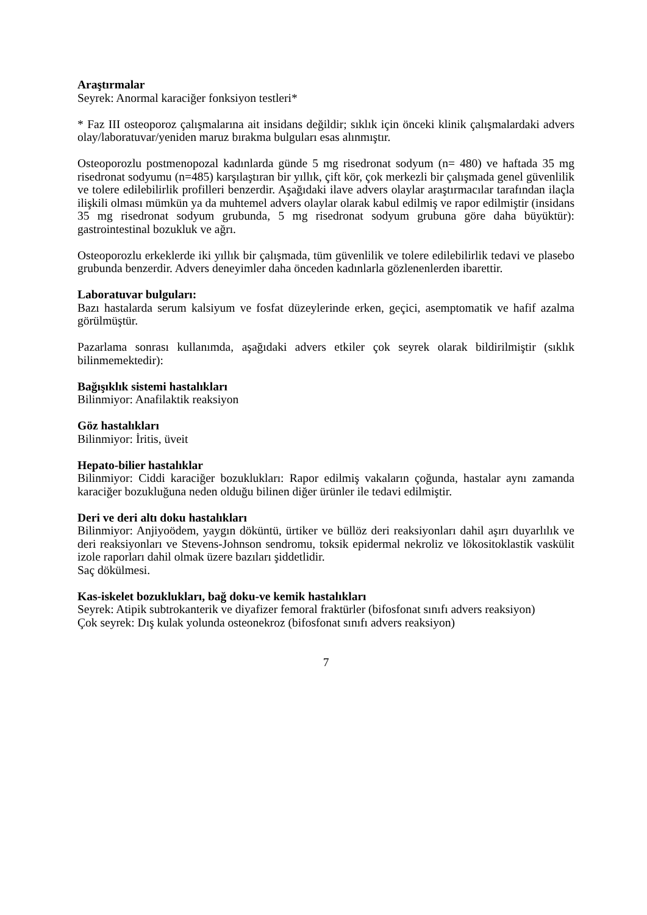Araştırmalar
Seyrek: Anormal karaciğer fonksiyon testleri*
* Faz III osteoporoz çalışmalarına ait insidans değildir; sıklık için önceki klinik çalışmalardaki advers olay/laboratuvar/yeniden maruz bırakma bulguları esas alınmıştır.
Osteoporozlu postmenopozal kadınlarda günde 5 mg risedronat sodyum (n= 480) ve haftada 35 mg risedronat sodyumu (n=485) karşılaştıran bir yıllık, çift kör, çok merkezli bir çalışmada genel güvenlilik ve tolere edilebilirlik profilleri benzerdir. Aşağıdaki ilave advers olaylar araştırmacılar tarafından ilaçla ilişkili olması mümkün ya da muhtemel advers olaylar olarak kabul edilmiş ve rapor edilmiştir (insidans 35 mg risedronat sodyum grubunda, 5 mg risedronat sodyum grubuna göre daha büyüktür): gastrointestinal bozukluk ve ağrı.
Osteoporozlu erkeklerde iki yıllık bir çalışmada, tüm güvenlilik ve tolere edilebilirlik tedavi ve plasebo grubunda benzerdir. Advers deneyimler daha önceden kadınlarla gözlenenlerden ibarettir.
Laboratuvar bulguları:
Bazı hastalarda serum kalsiyum ve fosfat düzeylerinde erken, geçici, asemptomatik ve hafif azalma görülmüştür.
Pazarlama sonrası kullanımda, aşağıdaki advers etkiler çok seyrek olarak bildirilmiştir (sıklık bilinmemektedir):
Bağışıklık sistemi hastalıkları
Bilinmiyor: Anafilaktik reaksiyon
Göz hastalıkları
Bilinmiyor: İritis, üveit
Hepato-bilier hastalıklar
Bilinmiyor: Ciddi karaciğer bozuklukları: Rapor edilmiş vakaların çoğunda, hastalar aynı zamanda karaciğer bozukluğuna neden olduğu bilinen diğer ürünler ile tedavi edilmiştir.
Deri ve deri altı doku hastalıkları
Bilinmiyor: Anjiyoödem, yaygın döküntü, ürtiker ve büllöz deri reaksiyonları dahil aşırı duyarlılık ve deri reaksiyonları ve Stevens-Johnson sendromu, toksik epidermal nekroliz ve lökositoklastik vaskülit izole raporları dahil olmak üzere bazıları şiddetlidir.
Saç dökülmesi.
Kas-iskelet bozuklukları, bağ doku-ve kemik hastalıkları
Seyrek: Atipik subtrokanterik ve diyafizer femoral fraktürler (bifosfonat sınıfı advers reaksiyon)
Çok seyrek: Dış kulak yolunda osteonekroz (bifosfonat sınıfı advers reaksiyon)
7